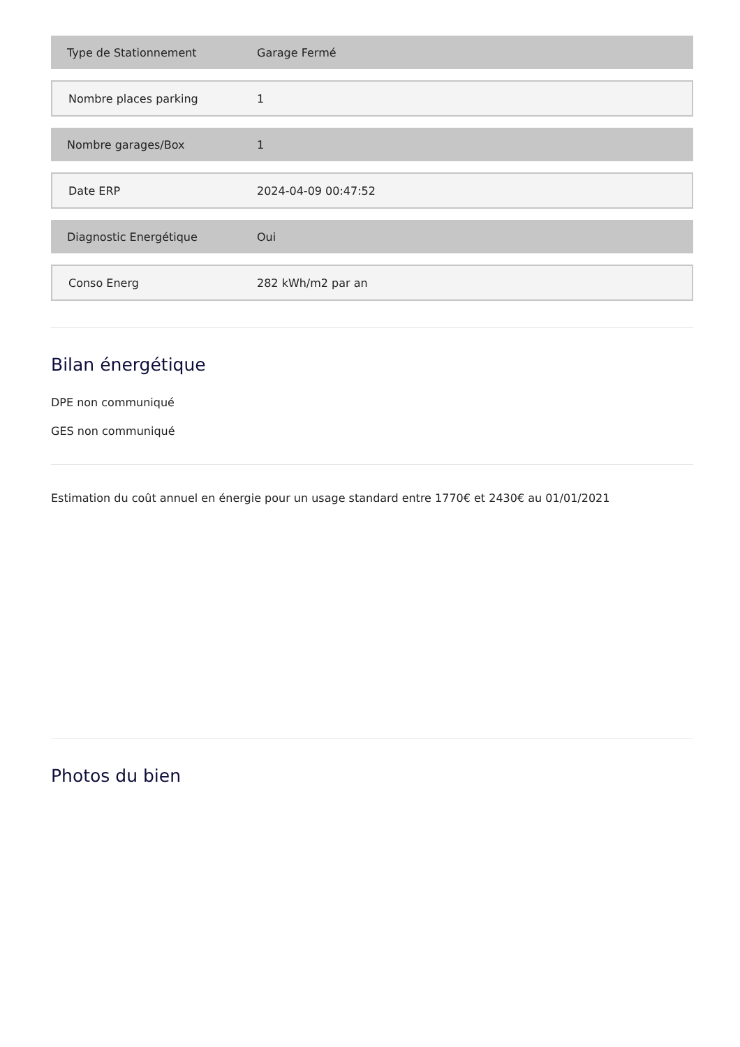| Type de Stationnement | Garage Fermé |
| Nombre places parking | 1 |
| Nombre garages/Box | 1 |
| Date ERP | 2024-04-09 00:47:52 |
| Diagnostic Energétique | Oui |
| Conso Energ | 282 kWh/m2 par an |
Bilan énergétique
DPE non communiqué
GES non communiqué
Estimation du coût annuel en énergie pour un usage standard entre 1770€ et 2430€ au 01/01/2021
Photos du bien